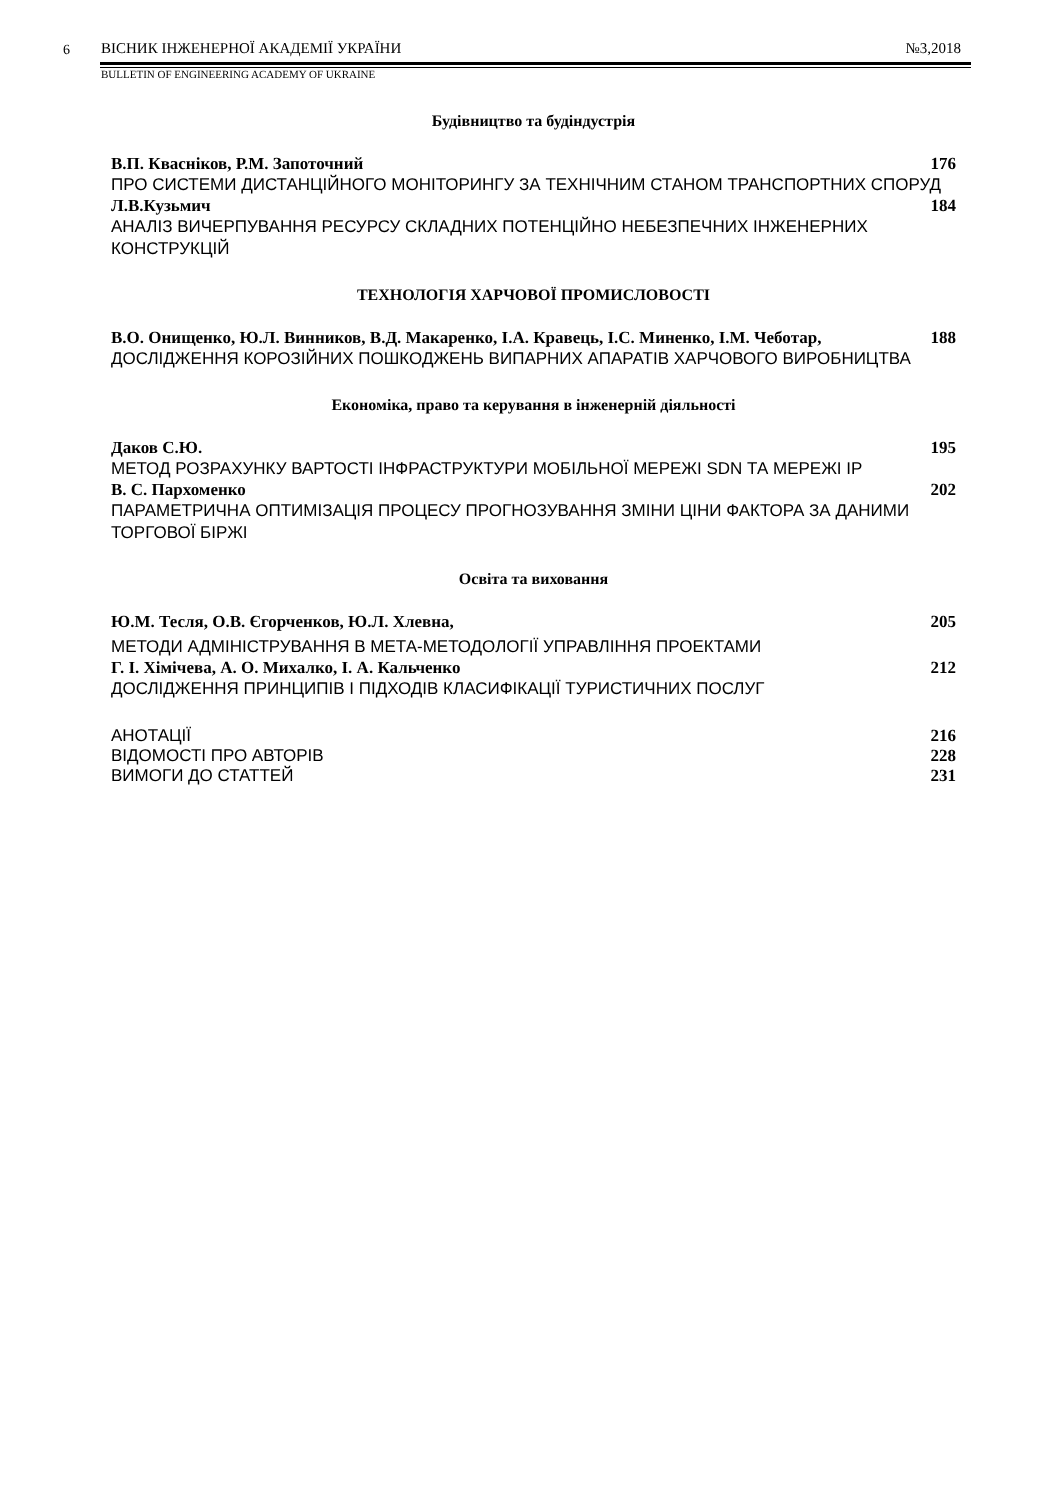6
ВІСНИК ІНЖЕНЕРНОЇ АКАДЕМІЇ УКРАЇНИ
№3,2018
BULLETIN OF ENGINEERING ACADEMY OF UKRAINE
Будівництво та будіндустрія
В.П. Квасніков, Р.М. Запоточний 176
ПРО СИСТЕМИ ДИСТАНЦІЙНОГО МОНІТОРИНГУ ЗА ТЕХНІЧНИМ СТАНОМ ТРАНСПОРТНИХ СПОРУД
Л.В.Кузьмич 184
АНАЛІЗ ВИЧЕРПУВАННЯ РЕСУРСУ СКЛАДНИХ ПОТЕНЦІЙНО НЕБЕЗПЕЧНИХ ІНЖЕНЕРНИХ КОНСТРУКЦІЙ
ТЕХНОЛОГІЯ ХАРЧОВОЇ ПРОМИСЛОВОСТІ
В.О. Онищенко, Ю.Л. Винников, В.Д. Макаренко, І.А. Кравець, І.С. Миненко, І.М. Чеботар, 188
ДОСЛІДЖЕННЯ КОРОЗІЙНИХ ПОШКОДЖЕНЬ ВИПАРНИХ АПАРАТІВ ХАРЧОВОГО ВИРОБНИЦТВА
Економіка, право та керування в інженерній діяльності
Даков С.Ю. 195
МЕТОД РОЗРАХУНКУ ВАРТОСТІ ІНФРАСТРУКТУРИ МОБІЛЬНОЇ МЕРЕЖІ SDN ТА МЕРЕЖІ IP
В. С. Пархоменко 202
ПАРАМЕТРИЧНА ОПТИМІЗАЦІЯ ПРОЦЕСУ ПРОГНОЗУВАННЯ ЗМІНИ ЦІНИ ФАКТОРА ЗА ДАНИМИ ТОРГОВОЇ БІРЖІ
Освіта та виховання
Ю.М. Тесля, О.В. Єгорченков, Ю.Л. Хлевна, 205
МЕТОДИ АДМІНІСТРУВАННЯ В МЕТА-МЕТОДОЛОГІЇ УПРАВЛІННЯ ПРОЕКТАМИ
Г. І. Хімічева, А. О. Михалко, І. А. Кальченко 212
ДОСЛІДЖЕННЯ ПРИНЦИПІВ І ПІДХОДІВ КЛАСИФІКАЦІЇ ТУРИСТИЧНИХ ПОСЛУГ
АНОТАЦІЇ 216
ВІДОМОСТІ ПРО АВТОРІВ 228
ВИМОГИ ДО СТАТТЕЙ 231